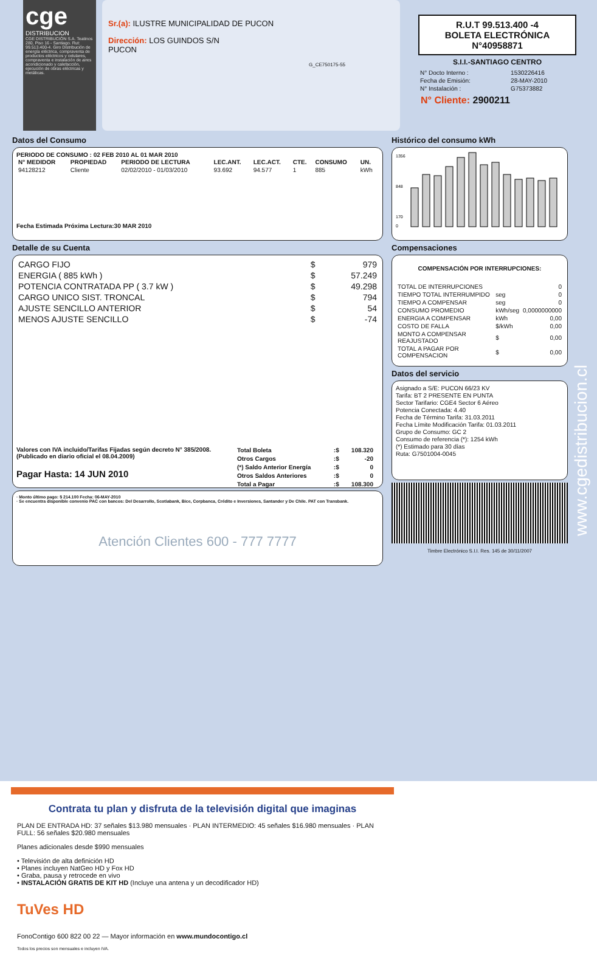cge
DISTRIBUCION
CGE DISTRIBUCIÓN S.A. Teatinos 280, Piso 16 - Santiago. Rut: 99.513.400-4. Giro Distribución de energía eléctrica, compraventa de productos eléctricos y celulares, compraventa e instalación de aires acondicionado y calefacción, ejecución de obras eléctricas y metálicas.
Sr.(a): ILUSTRE MUNICIPALIDAD DE PUCON
Dirección: LOS GUINDOS S/N
PUCON
G_CE750175-55
R.U.T 99.513.400 -4
BOLETA ELECTRÓNICA
N°40958871
S.I.I.-SANTIAGO CENTRO
| N° Docto Interno : | 1530226416 |
| Fecha de Emisión: | 28-MAY-2010 |
| N° Instalación : | G75373882 |
N° Cliente: 2900211
Datos del Consumo
PERIODO DE CONSUMO : 02 FEB 2010 AL 01 MAR 2010
| N° MEDIDOR | PROPIEDAD | PERIODO DE LECTURA | LEC.ANT. | LEC.ACT. | CTE. | CONSUMO | UN. |
| --- | --- | --- | --- | --- | --- | --- | --- |
| 94128212 | Cliente | 02/02/2010 - 01/03/2010 | 93.692 | 94.577 | 1 | 885 | kWh |
Fecha Estimada Próxima Lectura:30 MAR 2010
Detalle de su Cuenta
| CARGO FIJO | $ | 979 |
| ENERGIA ( 885 kWh ) | $ | 57.249 |
| POTENCIA CONTRATADA PP ( 3.7 kW ) | $ | 49.298 |
| CARGO UNICO SIST. TRONCAL | $ | 794 |
| AJUSTE SENCILLO ANTERIOR | $ | 54 |
| MENOS AJUSTE SENCILLO | $ | -74 |
Valores con IVA incluido/Tarifas Fijadas según decreto N° 385/2008. (Publicado en diario oficial el 08.04.2009)
Pagar Hasta: 14 JUN 2010
| Total Boleta | :$ | 108.320 |
| Otros Cargos | :$ | -20 |
| (*) Saldo Anterior Energía | :$ | 0 |
| Otros Saldos Anteriores | :$ | 0 |
| Total a Pagar | :$ | 108.300 |
· Monto último pago: $ 214.100 Fecha: 06-MAY-2010
· Se encuentra disponible convenio PAC con bancos: Del Desarrollo, Scotiabank, Bice, Corpbanca, Crédito e Inversiones, Santander y De Chile. PAT con Transbank.
Atención Clientes 600 - 777 7777
Histórico del consumo kWh
1356
848
170
0
Compensaciones
COMPENSACIÓN POR INTERRUPCIONES:
| TOTAL DE INTERRUPCIONES | | 0 |
| TIEMPO TOTAL INTERRUMPIDO | seg | 0 |
| TIEMPO A COMPENSAR | seg | 0 |
| CONSUMO PROMEDIO | kWh/seg | 0,0000000000 |
| ENERGIA A COMPENSAR | kWh | 0,00 |
| COSTO DE FALLA | $/kWh | 0,00 |
| MONTO A COMPENSAR REAJUSTADO | $ | 0,00 |
| TOTAL A PAGAR POR COMPENSACION | $ | 0,00 |
Datos del servicio
Asignado a S/E: PUCON 66/23 KV
Tarifa: BT 2 PRESENTE EN PUNTA
Sector Tarifario: CGE4 Sector 6 Aéreo
Potencia Conectada: 4.40
Fecha de Término Tarifa: 31.03.2011
Fecha Límite Modificación Tarifa: 01.03.2011
Grupo de Consumo: GC 2
Consumo de referencia (*): 1254 kWh
(*) Estimado para 30 días
Ruta: G7501004-0045
Timbre Electrónico S.I.I. Res. 145 de 30/11/2007
www.cgedistribucion.cl
Contrata tu plan y disfruta de la televisión digital que imaginas
PLAN DE ENTRADA HD: 37 señales $13.980 mensuales · PLAN INTERMEDIO: 45 señales $16.980 mensuales · PLAN FULL: 56 señales $20.980 mensuales
Planes adicionales desde $990 mensuales
• Televisión de alta definición HD
• Planes incluyen NatGeo HD y Fox HD
• Graba, pausa y retrocede en vivo
• INSTALACIÓN GRATIS DE KIT HD (Incluye una antena y un decodificador HD)
TuVes HD
FonoContigo 600 822 00 22 — Mayor información en www.mundocontigo.cl
Todos los precios son mensuales e incluyen IVA.